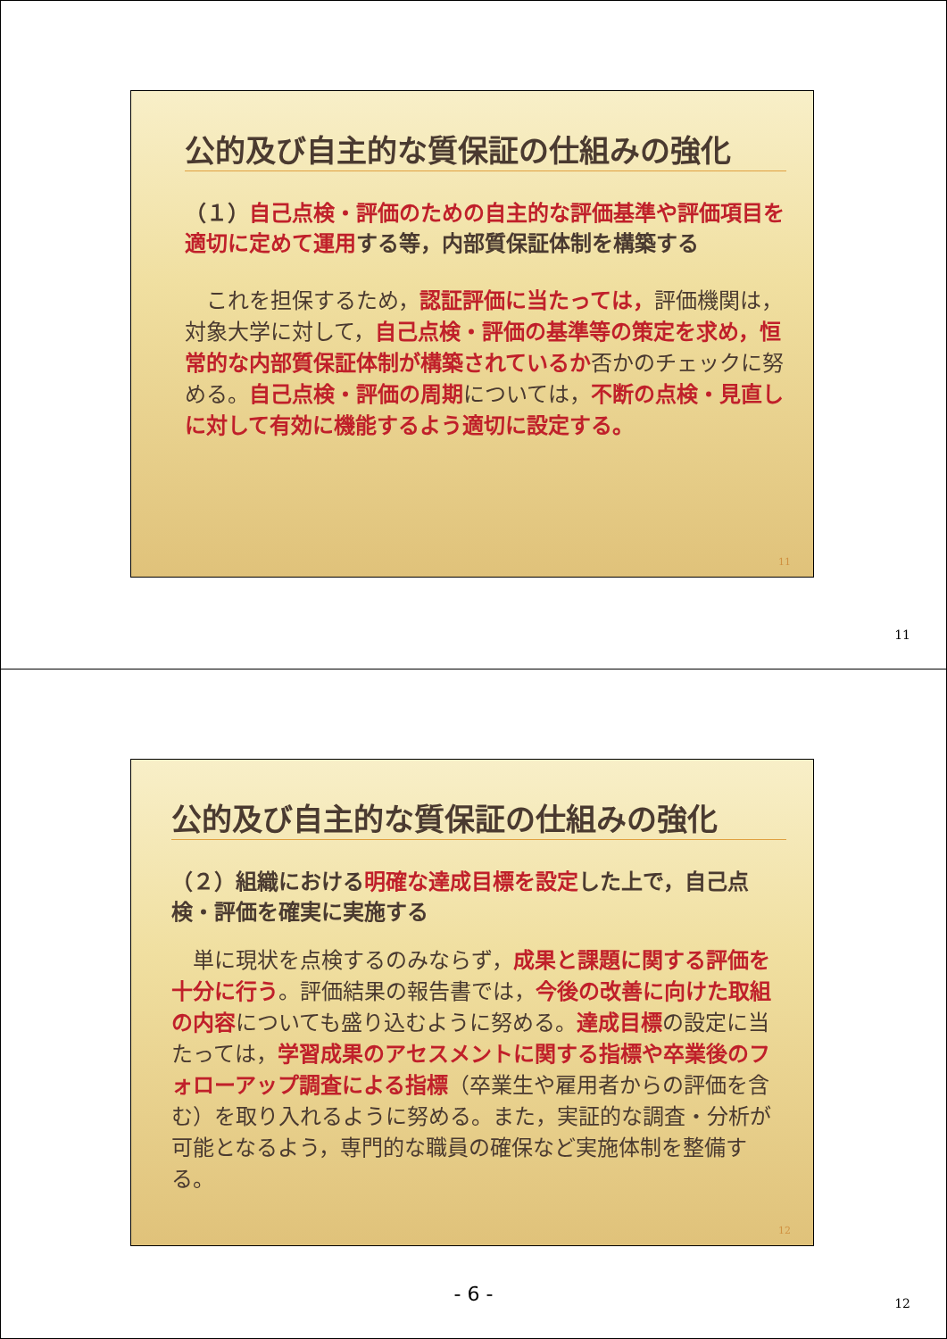公的及び自主的な質保証の仕組みの強化
（１）自己点検・評価のための自主的な評価基準や評価項目を適切に定めて運用する等，内部質保証体制を構築する
　これを担保するため，認証評価に当たっては，評価機関は，対象大学に対して，自己点検・評価の基準等の策定を求め，恒常的な内部質保証体制が構築されているか否かのチェックに努める。自己点検・評価の周期については，不断の点検・見直しに対して有効に機能するよう適切に設定する。
11
11
公的及び自主的な質保証の仕組みの強化
（２）組織における明確な達成目標を設定した上で，自己点検・評価を確実に実施する
　単に現状を点検するのみならず，成果と課題に関する評価を十分に行う。評価結果の報告書では，今後の改善に向けた取組の内容についても盛り込むように努める。達成目標の設定に当たっては，学習成果のアセスメントに関する指標や卒業後のフォローアップ調査による指標（卒業生や雇用者からの評価を含む）を取り入れるように努める。また，実証的な調査・分析が可能となるよう，専門的な職員の確保など実施体制を整備する。
12
- 6 - 12